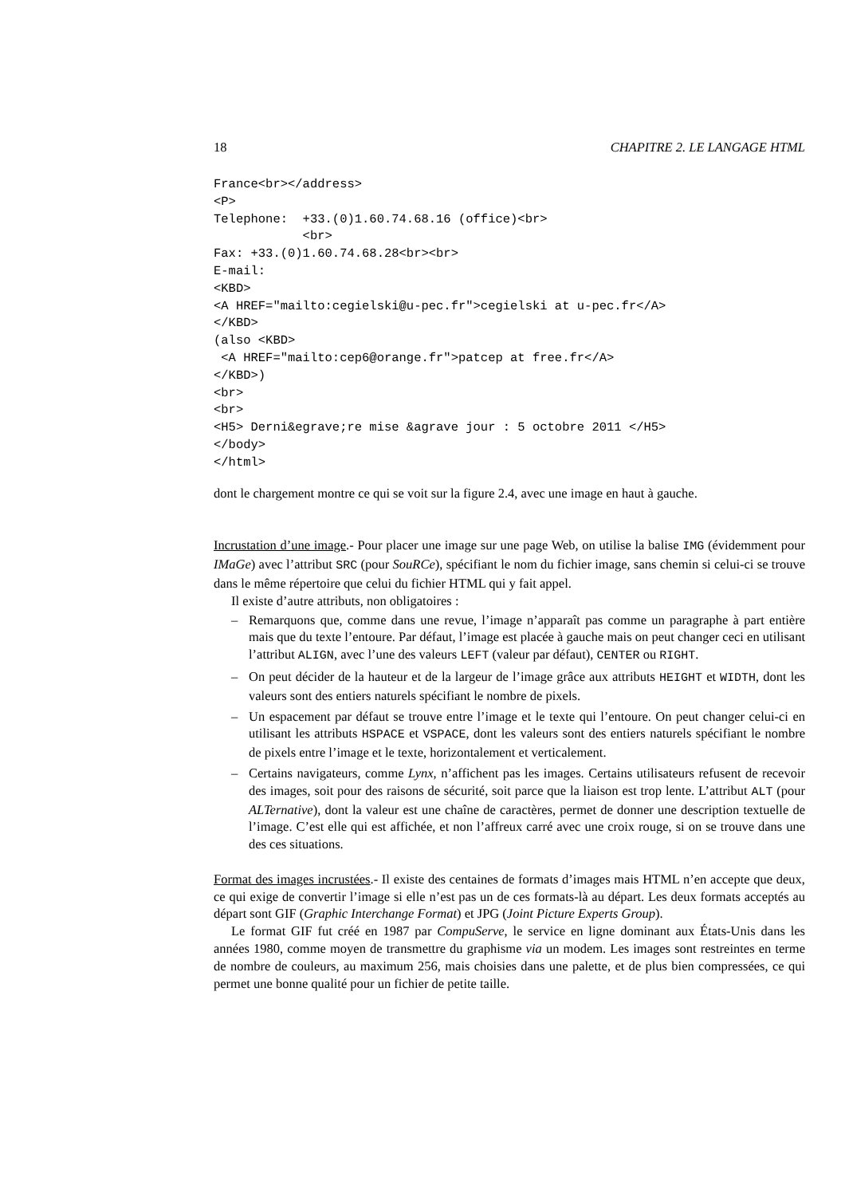18 CHAPITRE 2. LE LANGAGE HTML
France<br></address>
<P>
Telephone:  +33.(0)1.60.74.68.16 (office)<br>
            <br>
Fax: +33.(0)1.60.74.68.28<br><br>
E-mail:
<KBD>
<A HREF="mailto:cegielski@u-pec.fr">cegielski at u-pec.fr</A>
</KBD>
(also <KBD>
 <A HREF="mailto:cep6@orange.fr">patcep at free.fr</A>
</KBD>)
<br>
<br>
<H5> Derni&egrave;re mise &agrave jour : 5 octobre 2011 </H5>
</body>
</html>
dont le chargement montre ce qui se voit sur la figure 2.4, avec une image en haut à gauche.
Incrustation d’une image.- Pour placer une image sur une page Web, on utilise la balise IMG (évidemment pour IMaGe) avec l’attribut SRC (pour SouRCe), spécifiant le nom du fichier image, sans chemin si celui-ci se trouve dans le même répertoire que celui du fichier HTML qui y fait appel.
Il existe d’autre attributs, non obligatoires :
– Remarquons que, comme dans une revue, l’image n’apparaît pas comme un paragraphe à part entière mais que du texte l’entoure. Par défaut, l’image est placée à gauche mais on peut changer ceci en utilisant l’attribut ALIGN, avec l’une des valeurs LEFT (valeur par défaut), CENTER ou RIGHT.
– On peut décider de la hauteur et de la largeur de l’image grâce aux attributs HEIGHT et WIDTH, dont les valeurs sont des entiers naturels spécifiant le nombre de pixels.
– Un espacement par défaut se trouve entre l’image et le texte qui l’entoure. On peut changer celui-ci en utilisant les attributs HSPACE et VSPACE, dont les valeurs sont des entiers naturels spécifiant le nombre de pixels entre l’image et le texte, horizontalement et verticalement.
– Certains navigateurs, comme Lynx, n’affichent pas les images. Certains utilisateurs refusent de recevoir des images, soit pour des raisons de sécurité, soit parce que la liaison est trop lente. L’attribut ALT (pour ALTernative), dont la valeur est une chaîne de caractères, permet de donner une description textuelle de l’image. C’est elle qui est affichée, et non l’affreux carré avec une croix rouge, si on se trouve dans une des ces situations.
Format des images incrustées.- Il existe des centaines de formats d’images mais HTML n’en accepte que deux, ce qui exige de convertir l’image si elle n’est pas un de ces formats-là au départ. Les deux formats acceptés au départ sont GIF (Graphic Interchange Format) et JPG (Joint Picture Experts Group).
Le format GIF fut créé en 1987 par CompuServe, le service en ligne dominant aux États-Unis dans les années 1980, comme moyen de transmettre du graphisme via un modem. Les images sont restreintes en terme de nombre de couleurs, au maximum 256, mais choisies dans une palette, et de plus bien compressées, ce qui permet une bonne qualité pour un fichier de petite taille.